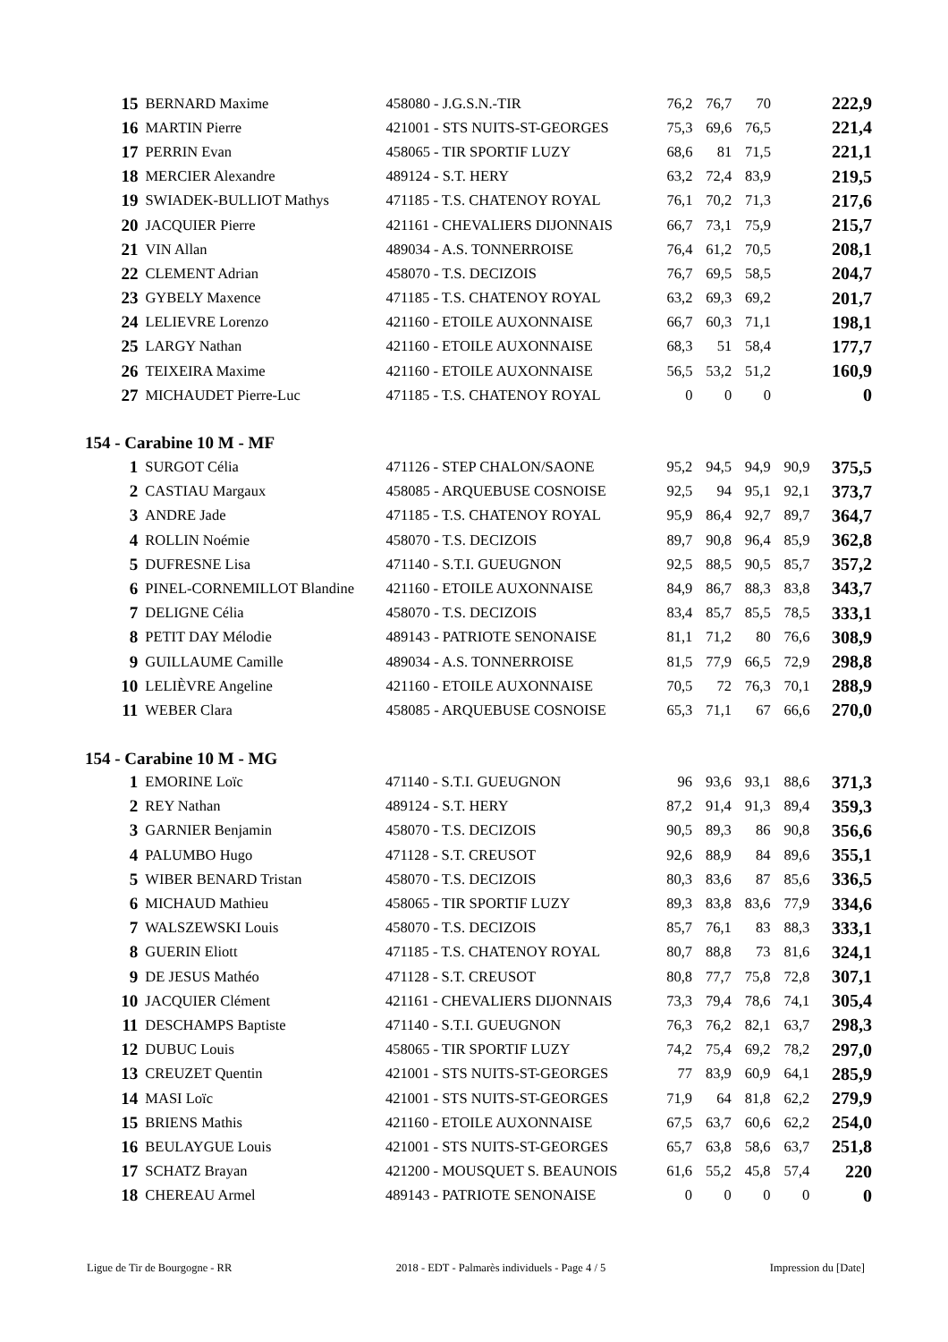| 15 | BERNARD Maxime | 458080 - J.G.S.N.-TIR | 76,2 | 76,7 | 70 | | 222,9 |
| 16 | MARTIN Pierre | 421001 - STS NUITS-ST-GEORGES | 75,3 | 69,6 | 76,5 | | 221,4 |
| 17 | PERRIN Evan | 458065 - TIR SPORTIF LUZY | 68,6 | 81 | 71,5 | | 221,1 |
| 18 | MERCIER Alexandre | 489124 - S.T. HERY | 63,2 | 72,4 | 83,9 | | 219,5 |
| 19 | SWIADEK-BULLIOT Mathys | 471185 - T.S. CHATENOY ROYAL | 76,1 | 70,2 | 71,3 | | 217,6 |
| 20 | JACQUIER Pierre | 421161 - CHEVALIERS DIJONNAIS | 66,7 | 73,1 | 75,9 | | 215,7 |
| 21 | VIN Allan | 489034 - A.S. TONNERROISE | 76,4 | 61,2 | 70,5 | | 208,1 |
| 22 | CLEMENT Adrian | 458070 - T.S. DECIZOIS | 76,7 | 69,5 | 58,5 | | 204,7 |
| 23 | GYBELY Maxence | 471185 - T.S. CHATENOY ROYAL | 63,2 | 69,3 | 69,2 | | 201,7 |
| 24 | LELIEVRE Lorenzo | 421160 - ETOILE AUXONNAISE | 66,7 | 60,3 | 71,1 | | 198,1 |
| 25 | LARGY Nathan | 421160 - ETOILE AUXONNAISE | 68,3 | 51 | 58,4 | | 177,7 |
| 26 | TEIXEIRA Maxime | 421160 - ETOILE AUXONNAISE | 56,5 | 53,2 | 51,2 | | 160,9 |
| 27 | MICHAUDET Pierre-Luc | 471185 - T.S. CHATENOY ROYAL | 0 | 0 | 0 | | 0 |
154 - Carabine 10 M - MF
| 1 | SURGOT Célia | 471126 - STEP CHALON/SAONE | 95,2 | 94,5 | 94,9 | 90,9 | 375,5 |
| 2 | CASTIAU Margaux | 458085 - ARQUEBUSE COSNOISE | 92,5 | 94 | 95,1 | 92,1 | 373,7 |
| 3 | ANDRE Jade | 471185 - T.S. CHATENOY ROYAL | 95,9 | 86,4 | 92,7 | 89,7 | 364,7 |
| 4 | ROLLIN Noémie | 458070 - T.S. DECIZOIS | 89,7 | 90,8 | 96,4 | 85,9 | 362,8 |
| 5 | DUFRESNE Lisa | 471140 - S.T.I. GUEUGNON | 92,5 | 88,5 | 90,5 | 85,7 | 357,2 |
| 6 | PINEL-CORNEMILLOT Blandine | 421160 - ETOILE AUXONNAISE | 84,9 | 86,7 | 88,3 | 83,8 | 343,7 |
| 7 | DELIGNE Célia | 458070 - T.S. DECIZOIS | 83,4 | 85,7 | 85,5 | 78,5 | 333,1 |
| 8 | PETIT DAY Mélodie | 489143 - PATRIOTE SENONAISE | 81,1 | 71,2 | 80 | 76,6 | 308,9 |
| 9 | GUILLAUME Camille | 489034 - A.S. TONNERROISE | 81,5 | 77,9 | 66,5 | 72,9 | 298,8 |
| 10 | LELIÈVRE Angeline | 421160 - ETOILE AUXONNAISE | 70,5 | 72 | 76,3 | 70,1 | 288,9 |
| 11 | WEBER Clara | 458085 - ARQUEBUSE COSNOISE | 65,3 | 71,1 | 67 | 66,6 | 270,0 |
154 - Carabine 10 M - MG
| 1 | EMORINE Loïc | 471140 - S.T.I. GUEUGNON | 96 | 93,6 | 93,1 | 88,6 | 371,3 |
| 2 | REY Nathan | 489124 - S.T. HERY | 87,2 | 91,4 | 91,3 | 89,4 | 359,3 |
| 3 | GARNIER Benjamin | 458070 - T.S. DECIZOIS | 90,5 | 89,3 | 86 | 90,8 | 356,6 |
| 4 | PALUMBO Hugo | 471128 - S.T. CREUSOT | 92,6 | 88,9 | 84 | 89,6 | 355,1 |
| 5 | WIBER BENARD Tristan | 458070 - T.S. DECIZOIS | 80,3 | 83,6 | 87 | 85,6 | 336,5 |
| 6 | MICHAUD Mathieu | 458065 - TIR SPORTIF LUZY | 89,3 | 83,8 | 83,6 | 77,9 | 334,6 |
| 7 | WALSZEWSKI Louis | 458070 - T.S. DECIZOIS | 85,7 | 76,1 | 83 | 88,3 | 333,1 |
| 8 | GUERIN Eliott | 471185 - T.S. CHATENOY ROYAL | 80,7 | 88,8 | 73 | 81,6 | 324,1 |
| 9 | DE JESUS Mathéo | 471128 - S.T. CREUSOT | 80,8 | 77,7 | 75,8 | 72,8 | 307,1 |
| 10 | JACQUIER Clément | 421161 - CHEVALIERS DIJONNAIS | 73,3 | 79,4 | 78,6 | 74,1 | 305,4 |
| 11 | DESCHAMPS Baptiste | 471140 - S.T.I. GUEUGNON | 76,3 | 76,2 | 82,1 | 63,7 | 298,3 |
| 12 | DUBUC Louis | 458065 - TIR SPORTIF LUZY | 74,2 | 75,4 | 69,2 | 78,2 | 297,0 |
| 13 | CREUZET Quentin | 421001 - STS NUITS-ST-GEORGES | 77 | 83,9 | 60,9 | 64,1 | 285,9 |
| 14 | MASI Loïc | 421001 - STS NUITS-ST-GEORGES | 71,9 | 64 | 81,8 | 62,2 | 279,9 |
| 15 | BRIENS Mathis | 421160 - ETOILE AUXONNAISE | 67,5 | 63,7 | 60,6 | 62,2 | 254,0 |
| 16 | BEULAYGUE Louis | 421001 - STS NUITS-ST-GEORGES | 65,7 | 63,8 | 58,6 | 63,7 | 251,8 |
| 17 | SCHATZ Brayan | 421200 - MOUSQUET S. BEAUNOIS | 61,6 | 55,2 | 45,8 | 57,4 | 220 |
| 18 | CHEREAU Armel | 489143 - PATRIOTE SENONAISE | 0 | 0 | 0 | 0 | 0 |
Ligue de Tir de Bourgogne - RR 2018 - EDT - Palmarès individuels - Page 4 / 5 Impression du [Date]